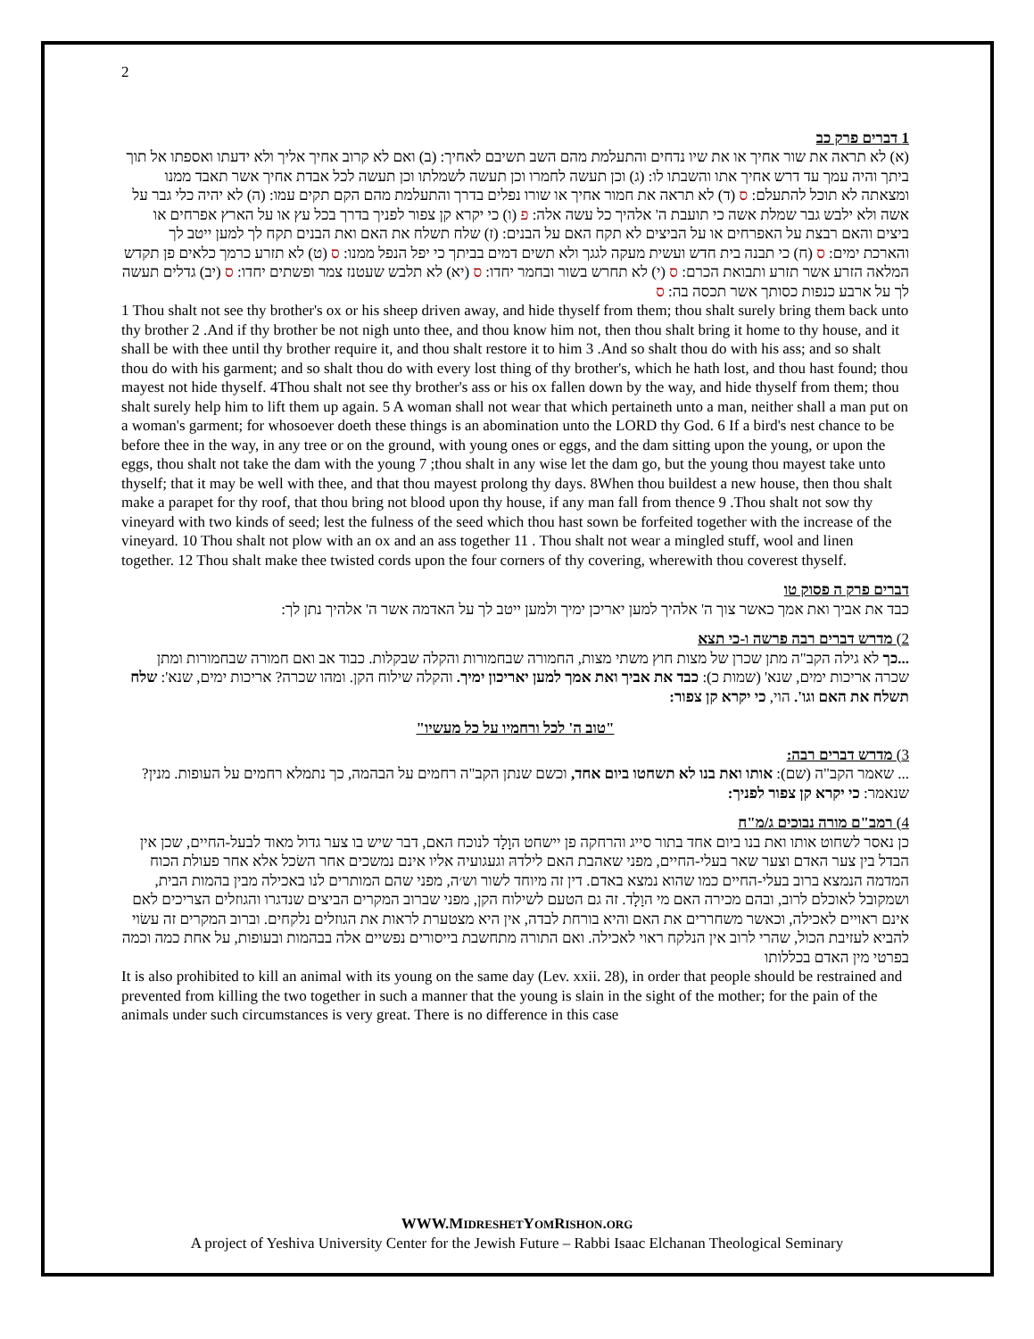2
1 דברים פרק כב
(א) לא תראה את שור אחיך או את שיו נדחים והתעלמת מהם השב תשיבם לאחיך: (ב) ואם לא קרוב אחיך אליך ולא ידעתו ואספתו אל תוך ביתך והיה עמך עד דרש אחיך אתו והשבתו לו: (ג) וכן תעשה לחמרו וכן תעשה לשמלתו וכן תעשה לכל אבדת אחיך אשר תאבד ממנו ומצאתה לא תוכל להתעלם: ס (ד) לא תראה את חמור אחיך או שורו נפלים בדרך והתעלמת מהם הקם תקים עמו: (ה) לא יהיה כלי גבר על אשה ולא ילבש גבר שמלת אשה כי תועבת ה' אלהיך כל עשה אלה: פ (ו) כי יקרא קן צפור לפניך בדרך בכל עץ או על הארץ אפרחים או ביצים והאם רבצת על האפרחים או על הביצים לא תקח האם על הבנים: (ז) שלח תשלח את האם ואת הבנים תקח לך למען ייטב לך והארכת ימים: ס (ח) כי תבנה בית חדש ועשית מעקה לגגך ולא תשים דמים בביתך כי יפל הנפל ממנו: ס (ט) לא תזרע כרמך כלאים פן תקדש המלאה הזרע אשר תזרע ותבואת הכרם: ס (י) לא תחרש בשור ובחמר יחדו: ס (יא) לא תלבש שעטנז צמר ופשתים יחדו: ס (יב) גדלים תעשה לך על ארבע כנפות כסותך אשר תכסה בה: ס
1 Thou shalt not see thy brother's ox or his sheep driven away, and hide thyself from them; thou shalt surely bring them back unto thy brother 2 .And if thy brother be not nigh unto thee, and thou know him not, then thou shalt bring it home to thy house, and it shall be with thee until thy brother require it, and thou shalt restore it to him 3 .And so shalt thou do with his ass; and so shalt thou do with his garment; and so shalt thou do with every lost thing of thy brother's, which he hath lost, and thou hast found; thou mayest not hide thyself. 4Thou shalt not see thy brother's ass or his ox fallen down by the way, and hide thyself from them; thou shalt surely help him to lift them up again. 5 A woman shall not wear that which pertaineth unto a man, neither shall a man put on a woman's garment; for whosoever doeth these things is an abomination unto the LORD thy God. 6 If a bird's nest chance to be before thee in the way, in any tree or on the ground, with young ones or eggs, and the dam sitting upon the young, or upon the eggs, thou shalt not take the dam with the young 7 ;thou shalt in any wise let the dam go, but the young thou mayest take unto thyself; that it may be well with thee, and that thou mayest prolong thy days. 8When thou buildest a new house, then thou shalt make a parapet for thy roof, that thou bring not blood upon thy house, if any man fall from thence 9 .Thou shalt not sow thy vineyard with two kinds of seed; lest the fulness of the seed which thou hast sown be forfeited together with the increase of the vineyard. 10 Thou shalt not plow with an ox and an ass together 11 . Thou shalt not wear a mingled stuff, wool and linen together. 12 Thou shalt make thee twisted cords upon the four corners of thy covering, wherewith thou coverest thyself.
דברים פרק ה פסוק טו
כבד את אביך ואת אמך כאשר צוך ה' אלהיך למען יאריכן ימיך ולמען ייטב לך על האדמה אשר ה' אלהיך נתן לך:
2) מדרש דברים רבה פרשה ו-כי תצא
...כך לא גילה הקב"ה מתן שכרן של מצות חוץ משתי מצות, החמורה שבחמורות והקלה שבקלות. כבוד אב ואם חמורה שבחמורות ומתן שכרה אריכות ימים, שנא' (שמות כ): כבד את אביך ואת אמך למען יאריכון ימיך. והקלה שילוח הקן. ומהו שכרה? אריכות ימים, שנא': שלח תשלח את האם וגו'. הוי, כי יקרא קן צפור:
"טוב ה' לכל ורחמיו על כל מעשיו"
3) מדרש דברים רבה:
... שאמר הקב"ה (שם): אותו ואת בנו לא תשחטו ביום אחד, וכשם שנתן הקב"ה רחמים על הבהמה, כך נתמלא רחמים על העופות. מנין? שנאמר: כי יקרא קן צפור לפניך:
4) רמב"ם מורה נבוכים ג/מ"ח
כן נאסר לשחוט אותו ואת בנו ביום אחד בתור סייג והרחקה פן יישחט הוָלָד לנוכח האם, דבר שיש בו צער גדול מאוד לבעל-החיים, שכן אין הבדל בין צער האדם וצער שאר בעלי-החיים, מפני שאהבת האם לילדהּ וגעגועיה אליו אינם נמשכים אחר השׂכל אלא אחר פעולת הכוח המדמה הנמצא ברוב בעלי-החיים כמו שהוא נמצא באדם. דין זה מיוחד לשור וש׳ה, מפני שהם המותרים לנו באכילה מבין בהמות הבית, ושמקובל לאוכלם לרוב, ובהם מכירה האם מי הוָלָד. זה גם הטעם לשילוח הקן, מפני שברוב המקרים הביצים שנדגרו והגוזלים הצריכים לאם אינם ראויים לאכילה, וכאשר משחררים את האם והיא בורחת לבדה, אין היא מצטערת לראות את הגוזלים נלקחים. וברוב המקרים זה עשׂוי להביא לעזיבת הכול, שהרי לרוב אין הנלקח ראוי לאכילה. ואם התורה מתחשבת בייסורים נפשיים אלה בבהמות ובעופות, על אחת כמה וכמה בפרטי מין האדם בכללותו
It is also prohibited to kill an animal with its young on the same day (Lev. xxii. 28), in order that people should be restrained and prevented from killing the two together in such a manner that the young is slain in the sight of the mother; for the pain of the animals under such circumstances is very great. There is no difference in this case
WWW.MIDRESHETYOMRISHON.ORG
A project of Yeshiva University Center for the Jewish Future – Rabbi Isaac Elchanan Theological Seminary